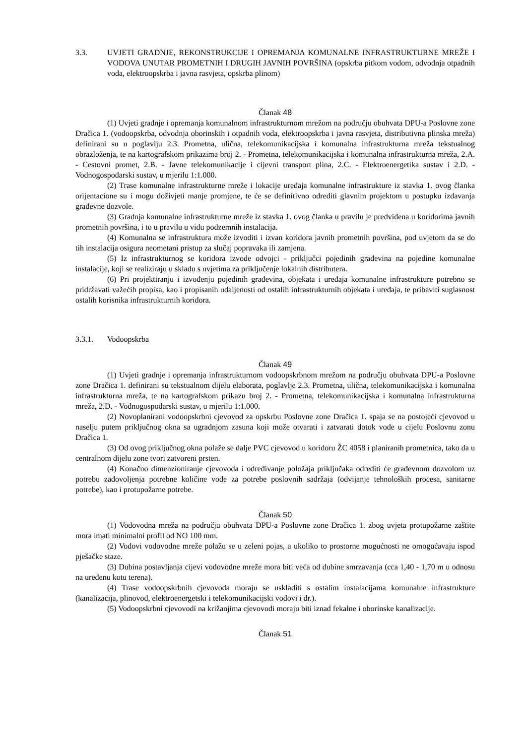3.3. UVJETI GRADNJE, REKONSTRUKCIJE I OPREMANJA KOMUNALNE INFRASTRUKTURNE MREŽE I VODOVA UNUTAR PROMETNIH I DRUGIH JAVNIH POVRŠINA (opskrba pitkom vodom, odvodnja otpadnih voda, elektroopskrba i javna rasvjeta, opskrba plinom)
Članak 48
(1) Uvjeti gradnje i opremanja komunalnom infrastrukturnom mrežom na području obuhvata DPU-a Poslovne zone Dračica 1. (vodoopskrba, odvodnja oborinskih i otpadnih voda, elektroopskrba i javna rasvjeta, distributivna plinska mreža) definirani su u poglavlju 2.3. Prometna, ulična, telekomunikacijska i komunalna infrastrukturna mreža tekstualnog obrazloženja, te na kartografskom prikazima broj 2. - Prometna, telekomunikacijska i komunalna infrastrukturna mreža, 2.A. - Cestovni promet, 2.B. - Javne telekomunikacije i cijevni transport plina, 2.C. - Elektroenergetika sustav i 2.D. - Vodnogospodarski sustav, u mjerilu 1:1.000.
(2) Trase komunalne infrastrukturne mreže i lokacije uređaja komunalne infrastrukture iz stavka 1. ovog članka orijentacione su i mogu doživjeti manje promjene, te će se definitivno odrediti glavnim projektom u postupku izdavanja građevne dozvole.
(3) Gradnja komunalne infrastrukturne mreže iz stavka 1. ovog članka u pravilu je predviđena u koridorima javnih prometnih površina, i to u pravilu u vidu podzemnih instalacija.
(4) Komunalna se infrastruktura može izvoditi i izvan koridora javnih prometnih površina, pod uvjetom da se do tih instalacija osigura neometani pristup za slučaj popravaka ili zamjena.
(5) Iz infrastrukturnog se koridora izvode odvojci - priključci pojedinih građevina na pojedine komunalne instalacije, koji se realiziraju u skladu s uvjetima za priključenje lokalnih distributera.
(6) Pri projektiranju i izvođenju pojedinih građevina, objekata i uređaja komunalne infrastrukture potrebno se pridržavati važećih propisa, kao i propisanih udaljenosti od ostalih infrastrukturnih objekata i uređaja, te pribaviti suglasnost ostalih korisnika infrastrukturnih koridora.
3.3.1. Vodoopskrba
Članak 49
(1) Uvjeti gradnje i opremanja infrastrukturnom vodoopskrbnom mrežom na području obuhvata DPU-a Poslovne zone Dračica 1. definirani su tekstualnom dijelu elaborata, poglavlje 2.3. Prometna, ulična, telekomunikacijska i komunalna infrastrukturna mreža, te na kartografskom prikazu broj 2. - Prometna, telekomunikacijska i komunalna infrastrukturna mreža, 2.D. - Vodnogospodarski sustav, u mjerilu 1:1.000.
(2) Novoplanirani vodoopskrbni cjevovod za opskrbu Poslovne zone Dračica 1. spaja se na postojeći cjevovod u naselju putem priključnog okna sa ugradnjom zasuna koji može otvarati i zatvarati dotok vode u cijelu Poslovnu zonu Dračica 1.
(3) Od ovog priključnog okna polaže se dalje PVC cjevovod u koridoru ŽC 4058 i planiranih prometnica, tako da u centralnom dijelu zone tvori zatvoreni prsten.
(4) Konačno dimenzioniranje cjevovoda i određivanje položaja priključaka odrediti će građevnom dozvolom uz potrebu zadovoljenja potrebne količine vode za potrebe poslovnih sadržaja (odvijanje tehnoloških procesa, sanitarne potrebe), kao i protupožarne potrebe.
Članak 50
(1) Vodovodna mreža na području obuhvata DPU-a Poslovne zone Dračica 1. zbog uvjeta protupožarne zaštite mora imati minimalni profil od NO 100 mm.
(2) Vodovi vodovodne mreže polažu se u zeleni pojas, a ukoliko to prostorne mogućnosti ne omogućavaju ispod pješačke staze.
(3) Dubina postavljanja cijevi vodovodne mreže mora biti veća od dubine smrzavanja (cca 1,40 - 1,70 m u odnosu na uređenu kotu terena).
(4) Trase vodoopskrbnih cjevovoda moraju se uskladiti s ostalim instalacijama komunalne infrastrukture (kanalizacija, plinovod, elektroenergetski i telekomunikacijski vodovi i dr.).
(5) Vodoopskrbni cjevovodi na križanjima cjevovodi moraju biti iznad fekalne i oborinske kanalizacije.
Članak 51